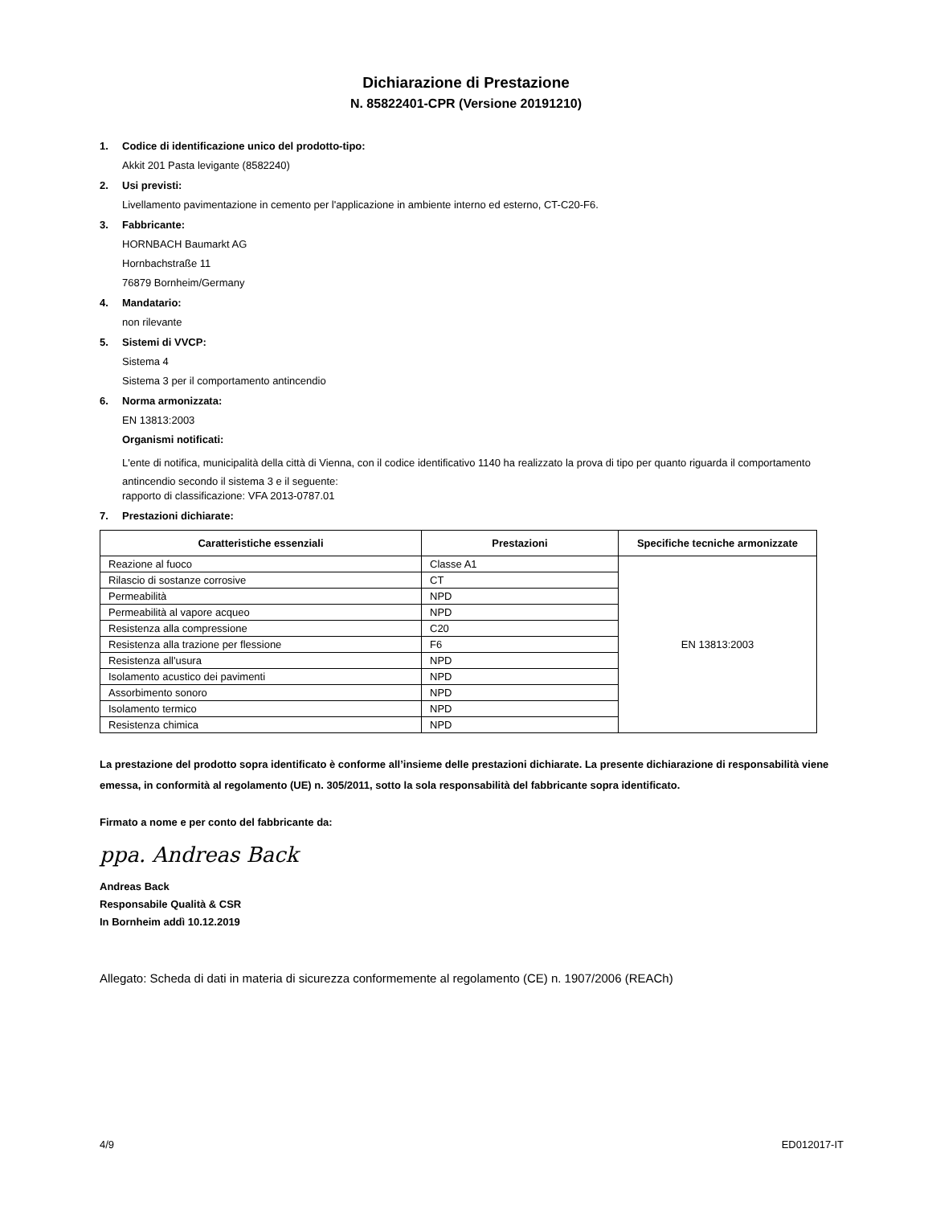Dichiarazione di Prestazione
N. 85822401-CPR (Versione 20191210)
1. Codice di identificazione unico del prodotto-tipo:
Akkit 201 Pasta levigante (8582240)
2. Usi previsti:
Livellamento pavimentazione in cemento per l'applicazione in ambiente interno ed esterno, CT-C20-F6.
3. Fabbricante:
HORNBACH Baumarkt AG
Hornbachstraße 11
76879 Bornheim/Germany
4. Mandatario:
non rilevante
5. Sistemi di VVCP:
Sistema 4
Sistema 3 per il comportamento antincendio
6. Norma armonizzata:
EN 13813:2003
Organismi notificati:
L'ente di notifica, municipalità della città di Vienna, con il codice identificativo 1140 ha realizzato la prova di tipo per quanto riguarda il comportamento antincendio secondo il sistema 3 e il seguente:
rapporto di classificazione: VFA 2013-0787.01
7. Prestazioni dichiarate:
| Caratteristiche essenziali | Prestazioni | Specifiche tecniche armonizzate |
| --- | --- | --- |
| Reazione al fuoco | Classe A1 | EN 13813:2003 |
| Rilascio di sostanze corrosive | CT | |
| Permeabilità | NPD | |
| Permeabilità al vapore acqueo | NPD | |
| Resistenza alla compressione | C20 | |
| Resistenza alla trazione per flessione | F6 | |
| Resistenza all'usura | NPD | |
| Isolamento acustico dei pavimenti | NPD | |
| Assorbimento sonoro | NPD | |
| Isolamento termico | NPD | |
| Resistenza chimica | NPD | |
La prestazione del prodotto sopra identificato è conforme all’insieme delle prestazioni dichiarate. La presente dichiarazione di responsabilità viene emessa, in conformità al regolamento (UE) n. 305/2011, sotto la sola responsabilità del fabbricante sopra identificato.
Firmato a nome e per conto del fabbricante da:
ppa. Andreas Back
Andreas Back
Responsabile Qualità & CSR
In Bornheim addì 10.12.2019
Allegato: Scheda di dati in materia di sicurezza conformemente al regolamento (CE) n. 1907/2006 (REACh)
4/9 ED012017-IT